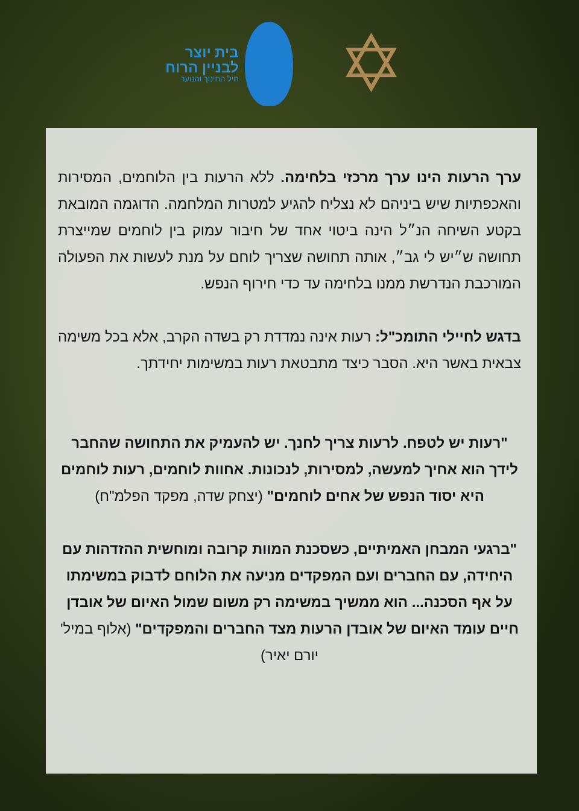בית יוצר
לבניין הרוח
חיל החינוך והנוער
✡
ערך הרעות הינו ערך מרכזי בלחימה. ללא הרעות בין הלוחמים, המסירות והאכפתיות שיש ביניהם לא נצליח להגיע למטרות המלחמה. הדוגמה המובאת בקטע השיחה הנ״ל הינה ביטוי אחד של חיבור עמוק בין לוחמים שמייצרת תחושה ש״יש לי גב״, אותה תחושה שצריך לוחם על מנת לעשות את הפעולה המורכבת הנדרשת ממנו בלחימה עד כדי חירוף הנפש.
בדגש לחיילי התומכ"ל: רעות אינה נמדדת רק בשדה הקרב, אלא בכל משימה צבאית באשר היא. הסבר כיצד מתבטאת רעות במשימות יחידתך.
"רעות יש לטפח. לרעות צריך לחנך. יש להעמיק את התחושה שהחבר לידך הוא אחיך למעשה, למסירות, לנכונות. אחוות לוחמים, רעות לוחמים היא יסוד הנפש של אחים לוחמים" (יצחק שדה, מפקד הפלמ"ח)
"ברגעי המבחן האמיתיים, כשסכנת המוות קרובה ומוחשית ההזדהות עם היחידה, עם החברים ועם המפקדים מניעה את הלוחם לדבוק במשימתו על אף הסכנה... הוא ממשיך במשימה רק משום שמול האיום של אובדן חיים עומד האיום של אובדן הרעות מצד החברים והמפקדים" (אלוף במיל' יורם יאיר)